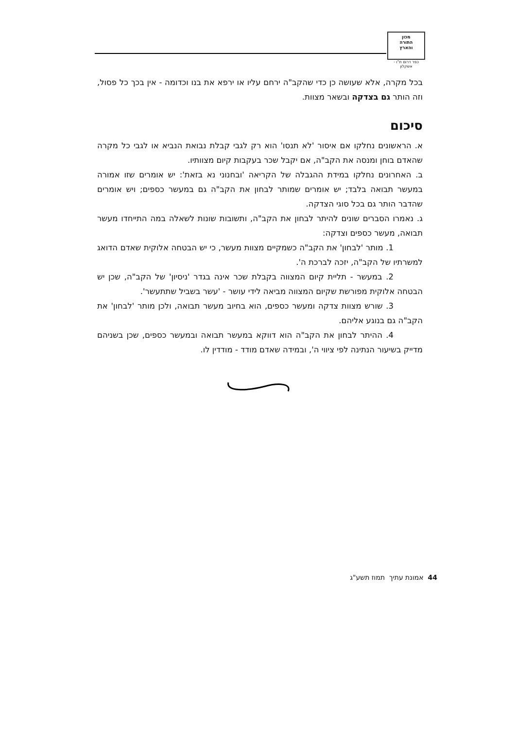מכון
התורה
והארץ
כפר דרום ת"ו - אשקלון
בכל מקרה, אלא שעושה כן כדי שהקב"ה ירחם עליו או ירפא את בנו וכדומה - אין בכך כל פסול, וזה הותר גם בצדקה ובשאר מצוות.
סיכום
א. הראשונים נחלקו אם איסור 'לא תנסו' הוא רק לגבי קבלת נבואת הנביא או לגבי כל מקרה שהאדם בוחן ומנסה את הקב"ה, אם יקבל שכר בעקבות קיום מצוותיו.
ב. האחרונים נחלקו במידת ההגבלה של הקריאה 'ובחנוני נא בזאת': יש אומרים שזו אמורה במעשר תבואה בלבד; יש אומרים שמותר לבחון את הקב"ה גם במעשר כספים; ויש אומרים שהדבר הותר גם בכל סוגי הצדקה.
ג. נאמרו הסברים שונים להיתר לבחון את הקב"ה, ותשובות שונות לשאלה במה התייחדו מעשר תבואה, מעשר כספים וצדקה:
1. מותר 'לבחון' את הקב"ה כשמקיים מצוות מעשר, כי יש הבטחה אלוקית שאדם הדואג למשרתיו של הקב"ה, יזכה לברכת ה'.
2. במעשר - תליית קיום המצווה בקבלת שכר אינה בגדר 'ניסיון' של הקב"ה, שכן יש הבטחה אלוקית מפורשת שקיום המצווה מביאה לידי עושר - 'עשר בשביל שתתעשר'.
3. שורש מצוות צדקה ומעשר כספים, הוא בחיוב מעשר תבואה, ולכן מותר 'לבחון' את הקב"ה גם בנוגע אליהם.
4. ההיתר לבחון את הקב"ה הוא דווקא במעשר תבואה ובמעשר כספים, שכן בשניהם מדייק בשיעור הנתינה לפי ציווי ה', ובמידה שאדם מודד - מודדין לו.
44 אמונת עתיך תמוז תשע"ג